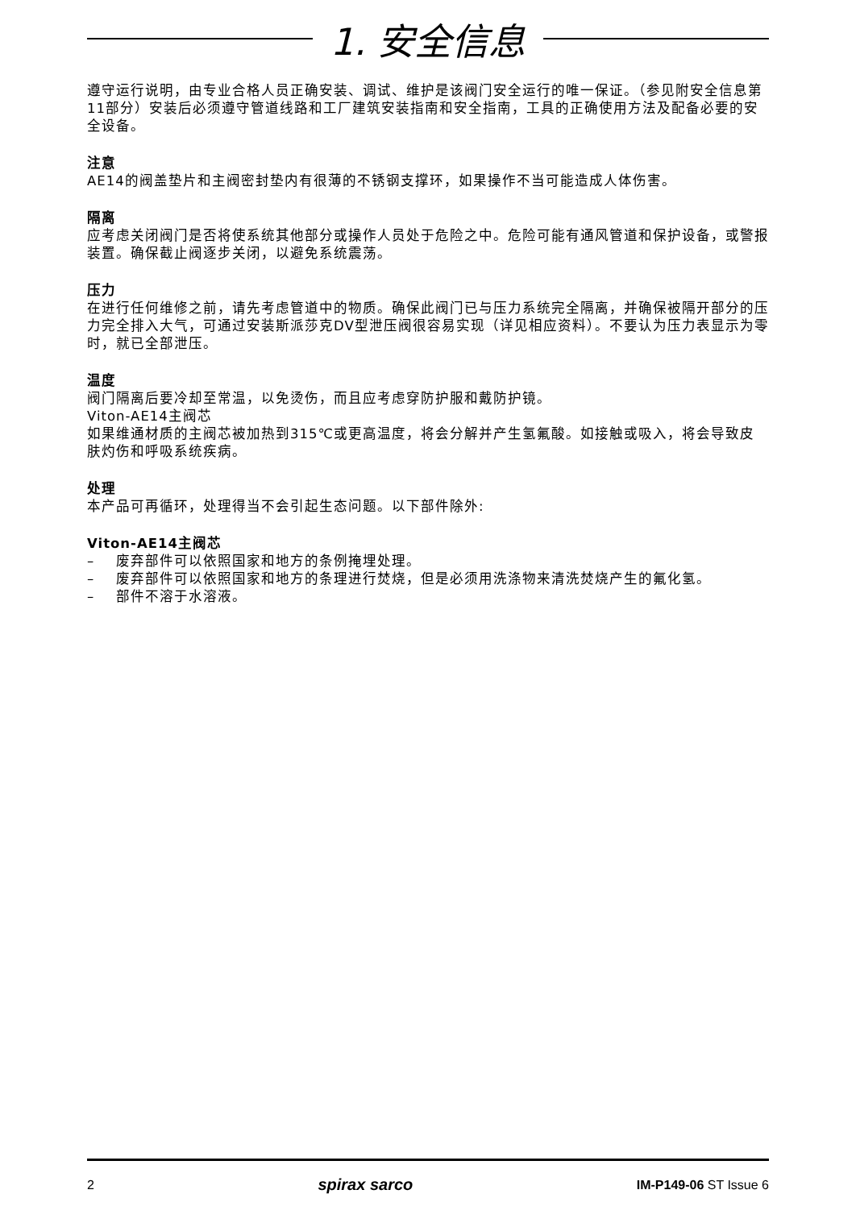1. 安全信息
遵守运行说明，由专业合格人员正确安装、调试、维护是该阀门安全运行的唯一保证。（参见附安全信息第11部分）安装后必须遵守管道线路和工厂建筑安装指南和安全指南，工具的正确使用方法及配备必要的安全设备。
注意
AE14的阀盖垫片和主阀密封垫内有很薄的不锈钢支撑环，如果操作不当可能造成人体伤害。
隔离
应考虑关闭阀门是否将使系统其他部分或操作人员处于危险之中。危险可能有通风管道和保护设备，或警报装置。确保截止阀逐步关闭，以避免系统震荡。
压力
在进行任何维修之前，请先考虑管道中的物质。确保此阀门已与压力系统完全隔离，并确保被隔开部分的压力完全排入大气，可通过安装斯派莎克DV型泄压阀很容易实现（详见相应资料）。不要认为压力表显示为零时，就已全部泄压。
温度
阀门隔离后要冷却至常温，以免烫伤，而且应考虑穿防护服和戴防护镜。
Viton-AE14主阀芯
如果维通材质的主阀芯被加热到315℃或更高温度，将会分解并产生氢氟酸。如接触或吸入，将会导致皮肤灼伤和呼吸系统疾病。
处理
本产品可再循环，处理得当不会引起生态问题。以下部件除外:
Viton-AE14主阀芯
– 废弃部件可以依照国家和地方的条例掩埋处理。
– 废弃部件可以依照国家和地方的条理进行焚烧，但是必须用洗涤物来清洗焚烧产生的氟化氢。
– 部件不溶于水溶液。
2 spirax sarco IM-P149-06 ST Issue 6